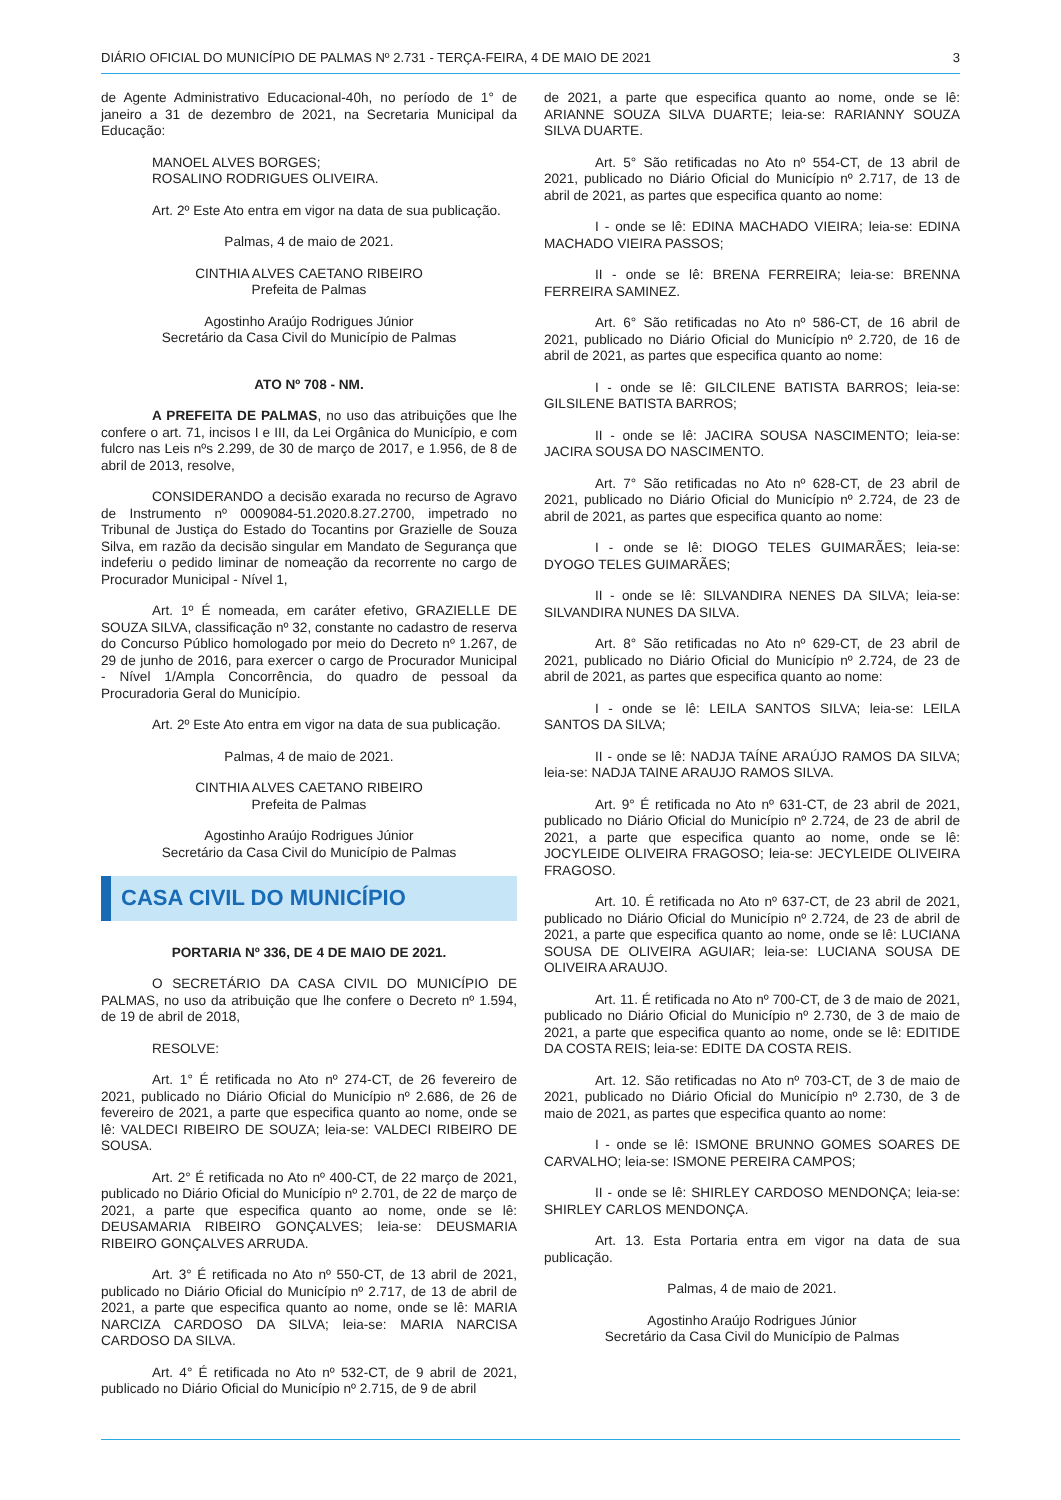DIÁRIO OFICIAL DO MUNICÍPIO DE PALMAS Nº 2.731 - TERÇA-FEIRA, 4 DE MAIO DE 2021 3
de Agente Administrativo Educacional-40h, no período de 1° de janeiro a 31 de dezembro de 2021, na Secretaria Municipal da Educação:
MANOEL ALVES BORGES;
ROSALINO RODRIGUES OLIVEIRA.
Art. 2º Este Ato entra em vigor na data de sua publicação.
Palmas, 4 de maio de 2021.
CINTHIA ALVES CAETANO RIBEIRO
Prefeita de Palmas
Agostinho Araújo Rodrigues Júnior
Secretário da Casa Civil do Município de Palmas
ATO Nº 708 - NM.
A PREFEITA DE PALMAS, no uso das atribuições que lhe confere o art. 71, incisos I e III, da Lei Orgânica do Município, e com fulcro nas Leis nºs 2.299, de 30 de março de 2017, e 1.956, de 8 de abril de 2013, resolve,
CONSIDERANDO a decisão exarada no recurso de Agravo de Instrumento nº 0009084-51.2020.8.27.2700, impetrado no Tribunal de Justiça do Estado do Tocantins por Grazielle de Souza Silva, em razão da decisão singular em Mandato de Segurança que indeferiu o pedido liminar de nomeação da recorrente no cargo de Procurador Municipal - Nível 1,
Art. 1º É nomeada, em caráter efetivo, GRAZIELLE DE SOUZA SILVA, classificação nº 32, constante no cadastro de reserva do Concurso Público homologado por meio do Decreto nº 1.267, de 29 de junho de 2016, para exercer o cargo de Procurador Municipal - Nível 1/Ampla Concorrência, do quadro de pessoal da Procuradoria Geral do Município.
Art. 2º Este Ato entra em vigor na data de sua publicação.
Palmas, 4 de maio de 2021.
CINTHIA ALVES CAETANO RIBEIRO
Prefeita de Palmas
Agostinho Araújo Rodrigues Júnior
Secretário da Casa Civil do Município de Palmas
CASA CIVIL DO MUNICÍPIO
PORTARIA Nº 336, DE 4 DE MAIO DE 2021.
O SECRETÁRIO DA CASA CIVIL DO MUNICÍPIO DE PALMAS, no uso da atribuição que lhe confere o Decreto nº 1.594, de 19 de abril de 2018,
RESOLVE:
Art. 1° É retificada no Ato nº 274-CT, de 26 fevereiro de 2021, publicado no Diário Oficial do Município nº 2.686, de 26 de fevereiro de 2021, a parte que especifica quanto ao nome, onde se lê: VALDECI RIBEIRO DE SOUZA; leia-se: VALDECI RIBEIRO DE SOUSA.
Art. 2° É retificada no Ato nº 400-CT, de 22 março de 2021, publicado no Diário Oficial do Município nº 2.701, de 22 de março de 2021, a parte que especifica quanto ao nome, onde se lê: DEUSAMARIA RIBEIRO GONÇALVES; leia-se: DEUSMARIA RIBEIRO GONÇALVES ARRUDA.
Art. 3° É retificada no Ato nº 550-CT, de 13 abril de 2021, publicado no Diário Oficial do Município nº 2.717, de 13 de abril de 2021, a parte que especifica quanto ao nome, onde se lê: MARIA NARCIZA CARDOSO DA SILVA; leia-se: MARIA NARCISA CARDOSO DA SILVA.
Art. 4° É retificada no Ato nº 532-CT, de 9 abril de 2021, publicado no Diário Oficial do Município nº 2.715, de 9 de abril
de 2021, a parte que especifica quanto ao nome, onde se lê: ARIANNE SOUZA SILVA DUARTE; leia-se: RARIANNY SOUZA SILVA DUARTE.
Art. 5° São retificadas no Ato nº 554-CT, de 13 abril de 2021, publicado no Diário Oficial do Município nº 2.717, de 13 de abril de 2021, as partes que especifica quanto ao nome:
I - onde se lê: EDINA MACHADO VIEIRA; leia-se: EDINA MACHADO VIEIRA PASSOS;
II - onde se lê: BRENA FERREIRA; leia-se: BRENNA FERREIRA SAMINEZ.
Art. 6° São retificadas no Ato nº 586-CT, de 16 abril de 2021, publicado no Diário Oficial do Município nº 2.720, de 16 de abril de 2021, as partes que especifica quanto ao nome:
I - onde se lê: GILCILENE BATISTA BARROS; leia-se: GILSILENE BATISTA BARROS;
II - onde se lê: JACIRA SOUSA NASCIMENTO; leia-se: JACIRA SOUSA DO NASCIMENTO.
Art. 7° São retificadas no Ato nº 628-CT, de 23 abril de 2021, publicado no Diário Oficial do Município nº 2.724, de 23 de abril de 2021, as partes que especifica quanto ao nome:
I - onde se lê: DIOGO TELES GUIMARÃES; leia-se: DYOGO TELES GUIMARÃES;
II - onde se lê: SILVANDIRA NENES DA SILVA; leia-se: SILVANDIRA NUNES DA SILVA.
Art. 8° São retificadas no Ato nº 629-CT, de 23 abril de 2021, publicado no Diário Oficial do Município nº 2.724, de 23 de abril de 2021, as partes que especifica quanto ao nome:
I - onde se lê: LEILA SANTOS SILVA; leia-se: LEILA SANTOS DA SILVA;
II - onde se lê: NADJA TAÍNE ARAÚJO RAMOS DA SILVA; leia-se: NADJA TAINE ARAUJO RAMOS SILVA.
Art. 9° É retificada no Ato nº 631-CT, de 23 abril de 2021, publicado no Diário Oficial do Município nº 2.724, de 23 de abril de 2021, a parte que especifica quanto ao nome, onde se lê: JOCYLEIDE OLIVEIRA FRAGOSO; leia-se: JECYLEIDE OLIVEIRA FRAGOSO.
Art. 10. É retificada no Ato nº 637-CT, de 23 abril de 2021, publicado no Diário Oficial do Município nº 2.724, de 23 de abril de 2021, a parte que especifica quanto ao nome, onde se lê: LUCIANA SOUSA DE OLIVEIRA AGUIAR; leia-se: LUCIANA SOUSA DE OLIVEIRA ARAUJO.
Art. 11. É retificada no Ato nº 700-CT, de 3 de maio de 2021, publicado no Diário Oficial do Município nº 2.730, de 3 de maio de 2021, a parte que especifica quanto ao nome, onde se lê: EDITIDE DA COSTA REIS; leia-se: EDITE DA COSTA REIS.
Art. 12. São retificadas no Ato nº 703-CT, de 3 de maio de 2021, publicado no Diário Oficial do Município nº 2.730, de 3 de maio de 2021, as partes que especifica quanto ao nome:
I - onde se lê: ISMONE BRUNNO GOMES SOARES DE CARVALHO; leia-se: ISMONE PEREIRA CAMPOS;
II - onde se lê: SHIRLEY CARDOSO MENDONÇA; leia-se: SHIRLEY CARLOS MENDONÇA.
Art. 13. Esta Portaria entra em vigor na data de sua publicação.
Palmas, 4 de maio de 2021.
Agostinho Araújo Rodrigues Júnior
Secretário da Casa Civil do Município de Palmas